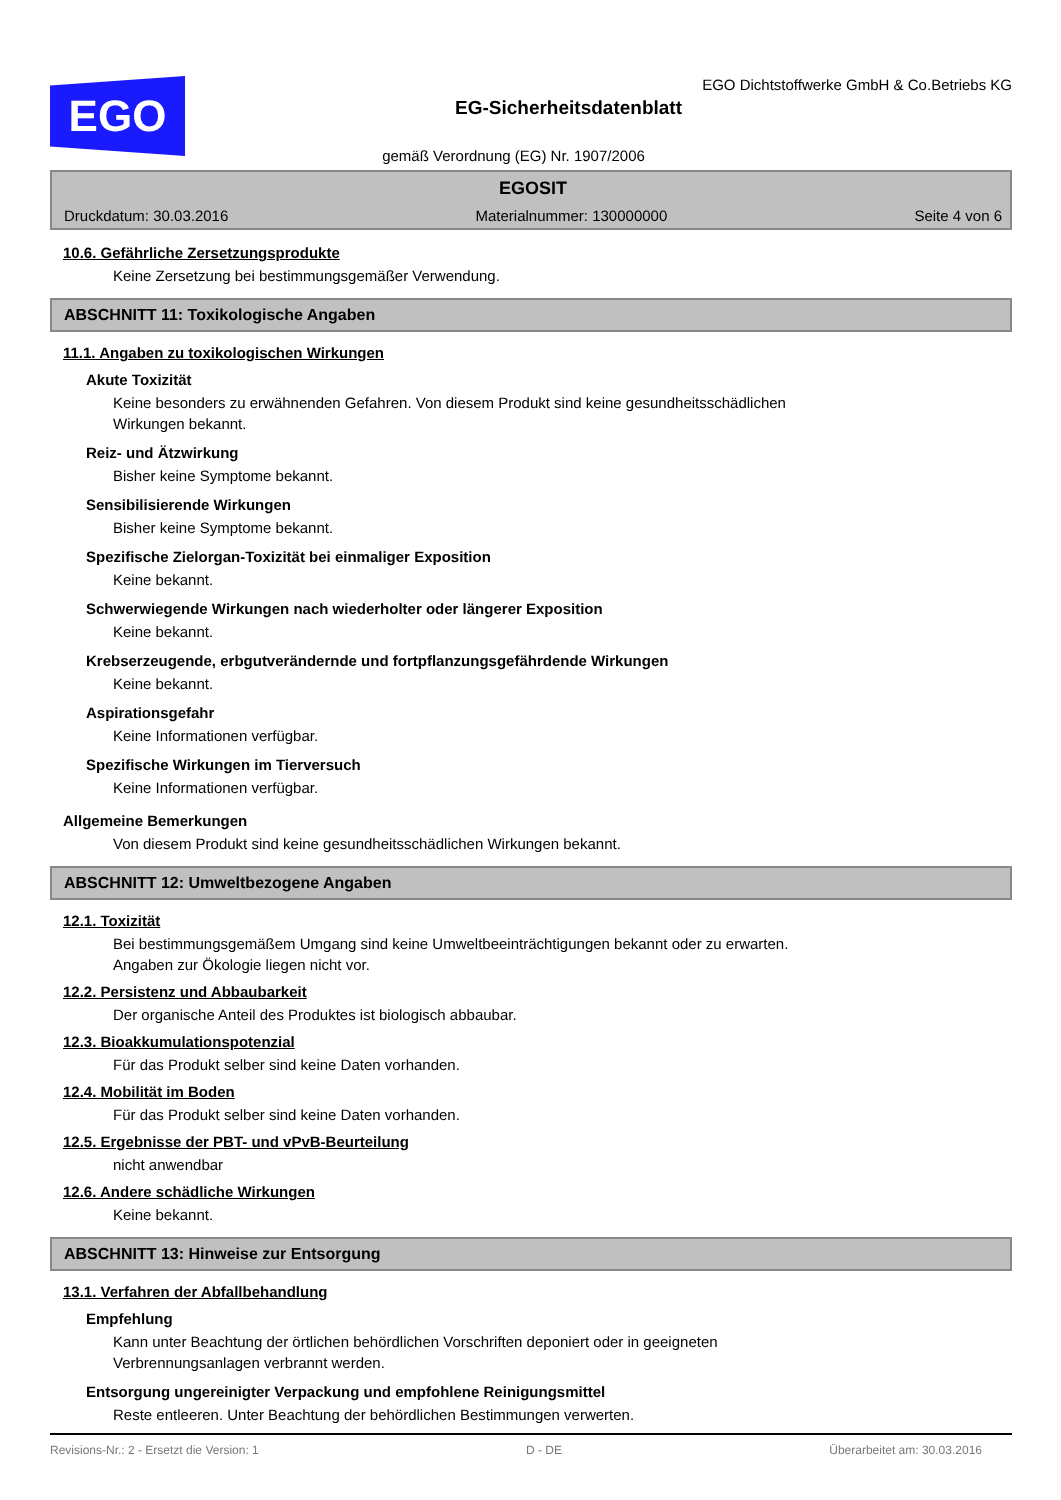EGO
EGO Dichtstoffwerke GmbH & Co.Betriebs KG
EG-Sicherheitsdatenblatt
gemäß Verordnung (EG) Nr. 1907/2006
EGOSIT
Druckdatum: 30.03.2016 Materialnummer: 130000000 Seite 4 von 6
10.6. Gefährliche Zersetzungsprodukte
Keine Zersetzung bei bestimmungsgemäßer Verwendung.
ABSCHNITT 11: Toxikologische Angaben
11.1. Angaben zu toxikologischen Wirkungen
Akute Toxizität
Keine besonders zu erwähnenden Gefahren. Von diesem Produkt sind keine gesundheitsschädlichen
Wirkungen bekannt.
Reiz- und Ätzwirkung
Bisher keine Symptome bekannt.
Sensibilisierende Wirkungen
Bisher keine Symptome bekannt.
Spezifische Zielorgan-Toxizität bei einmaliger Exposition
Keine bekannt.
Schwerwiegende Wirkungen nach wiederholter oder längerer Exposition
Keine bekannt.
Krebserzeugende, erbgutverändernde und fortpflanzungsgefährdende Wirkungen
Keine bekannt.
Aspirationsgefahr
Keine Informationen verfügbar.
Spezifische Wirkungen im Tierversuch
Keine Informationen verfügbar.
Allgemeine Bemerkungen
Von diesem Produkt sind keine gesundheitsschädlichen Wirkungen bekannt.
ABSCHNITT 12: Umweltbezogene Angaben
12.1. Toxizität
Bei bestimmungsgemäßem Umgang sind keine Umweltbeeinträchtigungen bekannt oder zu erwarten.
Angaben zur Ökologie liegen nicht vor.
12.2. Persistenz und Abbaubarkeit
Der organische Anteil des Produktes ist biologisch abbaubar.
12.3. Bioakkumulationspotenzial
Für das Produkt selber sind keine Daten vorhanden.
12.4. Mobilität im Boden
Für das Produkt selber sind keine Daten vorhanden.
12.5. Ergebnisse der PBT- und vPvB-Beurteilung
nicht anwendbar
12.6. Andere schädliche Wirkungen
Keine bekannt.
ABSCHNITT 13: Hinweise zur Entsorgung
13.1. Verfahren der Abfallbehandlung
Empfehlung
Kann unter Beachtung der örtlichen behördlichen Vorschriften deponiert oder in geeigneten
Verbrennungsanlagen verbrannt werden.
Entsorgung ungereinigter Verpackung und empfohlene Reinigungsmittel
Reste entleeren. Unter Beachtung der behördlichen Bestimmungen verwerten.
Revisions-Nr.: 2 - Ersetzt die Version: 1 D - DE Überarbeitet am: 30.03.2016